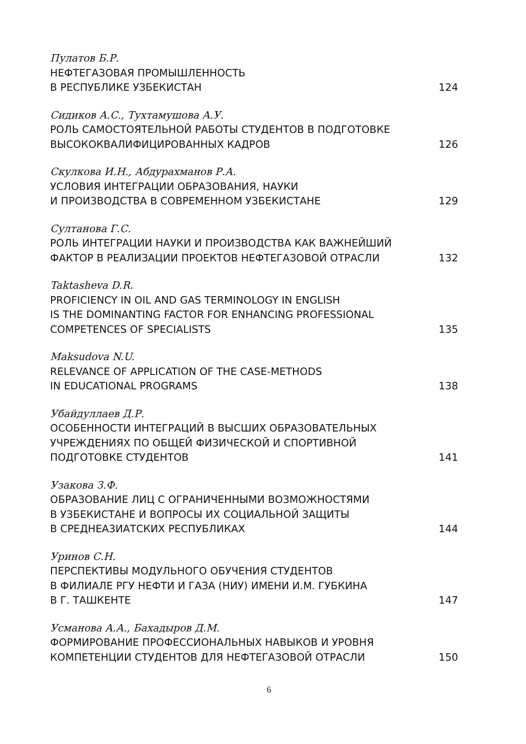Пулатов Б.Р.
НЕФТЕГАЗОВАЯ ПРОМЫШЛЕННОСТЬ
В РЕСПУБЛИКЕ УЗБЕКИСТАН 124
Сидиков А.С., Тухтамушова А.У.
РОЛЬ САМОСТОЯТЕЛЬНОЙ РАБОТЫ СТУДЕНТОВ В ПОДГОТОВКЕ
ВЫСОКОКВАЛИФИЦИРОВАННЫХ КАДРОВ 126
Скулкова И.Н., Абдурахманов Р.А.
УСЛОВИЯ ИНТЕГРАЦИИ ОБРАЗОВАНИЯ, НАУКИ
И ПРОИЗВОДСТВА В СОВРЕМЕННОМ УЗБЕКИСТАНЕ 129
Султанова Г.С.
РОЛЬ ИНТЕГРАЦИИ НАУКИ И ПРОИЗВОДСТВА КАК ВАЖНЕЙШИЙ
ФАКТОР В РЕАЛИЗАЦИИ ПРОЕКТОВ НЕФТЕГАЗОВОЙ ОТРАСЛИ 132
Taktasheva D.R.
PROFICIENCY IN OIL AND GAS TERMINOLOGY IN ENGLISH
IS THE DOMINANTING FACTOR FOR ENHANCING PROFESSIONAL
COMPETENCES OF SPECIALISTS 135
Maksudova N.U.
RELEVANCE OF APPLICATION OF THE CASE-METHODS
IN EDUCATIONAL PROGRAMS 138
Убайдуллаев Д.Р.
ОСОБЕННОСТИ ИНТЕГРАЦИЙ В ВЫСШИХ ОБРАЗОВАТЕЛЬНЫХ
УЧРЕЖДЕНИЯХ ПО ОБЩЕЙ ФИЗИЧЕСКОЙ И СПОРТИВНОЙ
ПОДГОТОВКЕ СТУДЕНТОВ 141
Узакова З.Ф.
ОБРАЗОВАНИЕ ЛИЦ С ОГРАНИЧЕННЫМИ ВОЗМОЖНОСТЯМИ
В УЗБЕКИСТАНЕ И ВОПРОСЫ ИХ СОЦИАЛЬНОЙ ЗАЩИТЫ
В СРЕДНЕАЗИАТСКИХ РЕСПУБЛИКАХ 144
Уринов С.Н.
ПЕРСПЕКТИВЫ МОДУЛЬНОГО ОБУЧЕНИЯ СТУДЕНТОВ
В ФИЛИАЛЕ РГУ НЕФТИ И ГАЗА (НИУ) ИМЕНИ И.М. ГУБКИНА
В Г. ТАШКЕНТЕ 147
Усманова А.А., Бахадыров Д.М.
ФОРМИРОВАНИЕ ПРОФЕССИОНАЛЬНЫХ НАВЫКОВ И УРОВНЯ
КОМПЕТЕНЦИИ СТУДЕНТОВ ДЛЯ НЕФТЕГАЗОВОЙ ОТРАСЛИ 150
6